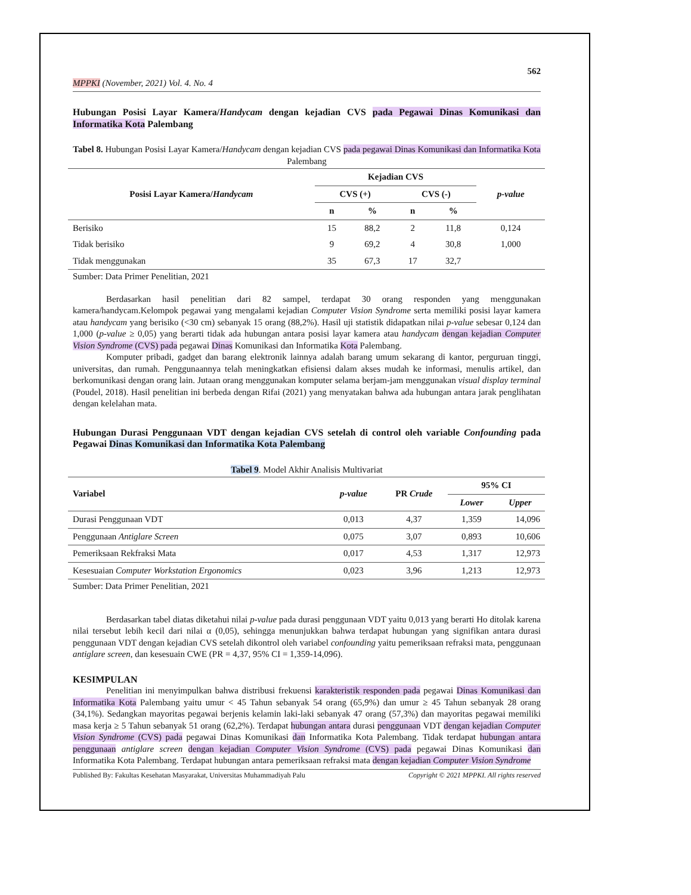562
MPPKI (November, 2021) Vol. 4. No. 4
Hubungan Posisi Layar Kamera/Handycam dengan kejadian CVS pada Pegawai Dinas Komunikasi dan Informatika Kota Palembang
Tabel 8. Hubungan Posisi Layar Kamera/Handycam dengan kejadian CVS pada pegawai Dinas Komunikasi dan Informatika Kota Palembang
| Posisi Layar Kamera/ Handycam | Kejadian CVS | | | | p-value |
| --- | --- | --- | --- | --- | --- |
| | CVS (+) | | CVS (-) | | |
| | n | % | n | % | |
| Berisiko | 15 | 88,2 | 2 | 11,8 | 0,124 |
| Tidak berisiko | 9 | 69,2 | 4 | 30,8 | 1,000 |
| Tidak menggunakan | 35 | 67,3 | 17 | 32,7 | |
Sumber: Data Primer Penelitian, 2021
Berdasarkan hasil penelitian dari 82 sampel, terdapat 30 orang responden yang menggunakan kamera/handycam.Kelompok pegawai yang mengalami kejadian Computer Vision Syndrome serta memiliki posisi layar kamera atau handycam yang berisiko (<30 cm) sebanyak 15 orang (88,2%). Hasil uji statistik didapatkan nilai p-value sebesar 0,124 dan 1,000 (p-value ≥ 0,05) yang berarti tidak ada hubungan antara posisi layar kamera atau handycam dengan kejadian Computer Vision Syndrome (CVS) pada pegawai Dinas Komunikasi dan Informatika Kota Palembang.
Komputer pribadi, gadget dan barang elektronik lainnya adalah barang umum sekarang di kantor, perguruan tinggi, universitas, dan rumah. Penggunaannya telah meningkatkan efisiensi dalam akses mudah ke informasi, menulis artikel, dan berkomunikasi dengan orang lain. Jutaan orang menggunakan komputer selama berjam-jam menggunakan visual display terminal (Poudel, 2018). Hasil penelitian ini berbeda dengan Rifai (2021) yang menyatakan bahwa ada hubungan antara jarak penglihatan dengan kelelahan mata.
Hubungan Durasi Penggunaan VDT dengan kejadian CVS setelah di control oleh variable Confounding pada Pegawai Dinas Komunikasi dan Informatika Kota Palembang
Tabel 9. Model Akhir Analisis Multivariat
| Variabel | p-value | PR Crude | 95% CI | |
| --- | --- | --- | --- | --- |
| | | | Lower | Upper |
| Durasi Penggunaan VDT | 0,013 | 4,37 | 1,359 | 14,096 |
| Penggunaan Antiglare Screen | 0,075 | 3,07 | 0,893 | 10,606 |
| Pemeriksaan Rekfraksi Mata | 0,017 | 4,53 | 1,317 | 12,973 |
| Kesesuaian Computer Workstation Ergonomics | 0,023 | 3,96 | 1,213 | 12,973 |
Sumber: Data Primer Penelitian, 2021
Berdasarkan tabel diatas diketahui nilai p-value pada durasi penggunaan VDT yaitu 0,013 yang berarti Ho ditolak karena nilai tersebut lebih kecil dari nilai α (0,05), sehingga menunjukkan bahwa terdapat hubungan yang signifikan antara durasi penggunaan VDT dengan kejadian CVS setelah dikontrol oleh variabel confounding yaitu pemeriksaan refraksi mata, penggunaan antiglare screen, dan kesesuain CWE (PR = 4,37, 95% CI = 1,359-14,096).
KESIMPULAN
Penelitian ini menyimpulkan bahwa distribusi frekuensi karakteristik responden pada pegawai Dinas Komunikasi dan Informatika Kota Palembang yaitu umur < 45 Tahun sebanyak 54 orang (65,9%) dan umur ≥ 45 Tahun sebanyak 28 orang (34,1%). Sedangkan mayoritas pegawai berjenis kelamin laki-laki sebanyak 47 orang (57,3%) dan mayoritas pegawai memiliki masa kerja ≥ 5 Tahun sebanyak 51 orang (62,2%). Terdapat hubungan antara durasi penggunaan VDT dengan kejadian Computer Vision Syndrome (CVS) pada pegawai Dinas Komunikasi dan Informatika Kota Palembang. Tidak terdapat hubungan antara penggunaan antiglare screen dengan kejadian Computer Vision Syndrome (CVS) pada pegawai Dinas Komunikasi dan Informatika Kota Palembang. Terdapat hubungan antara pemeriksaan refraksi mata dengan kejadian Computer Vision Syndrome
Published By: Fakultas Kesehatan Masyarakat, Universitas Muhammadiyah Palu Copyright © 2021 MPPKI. All rights reserved